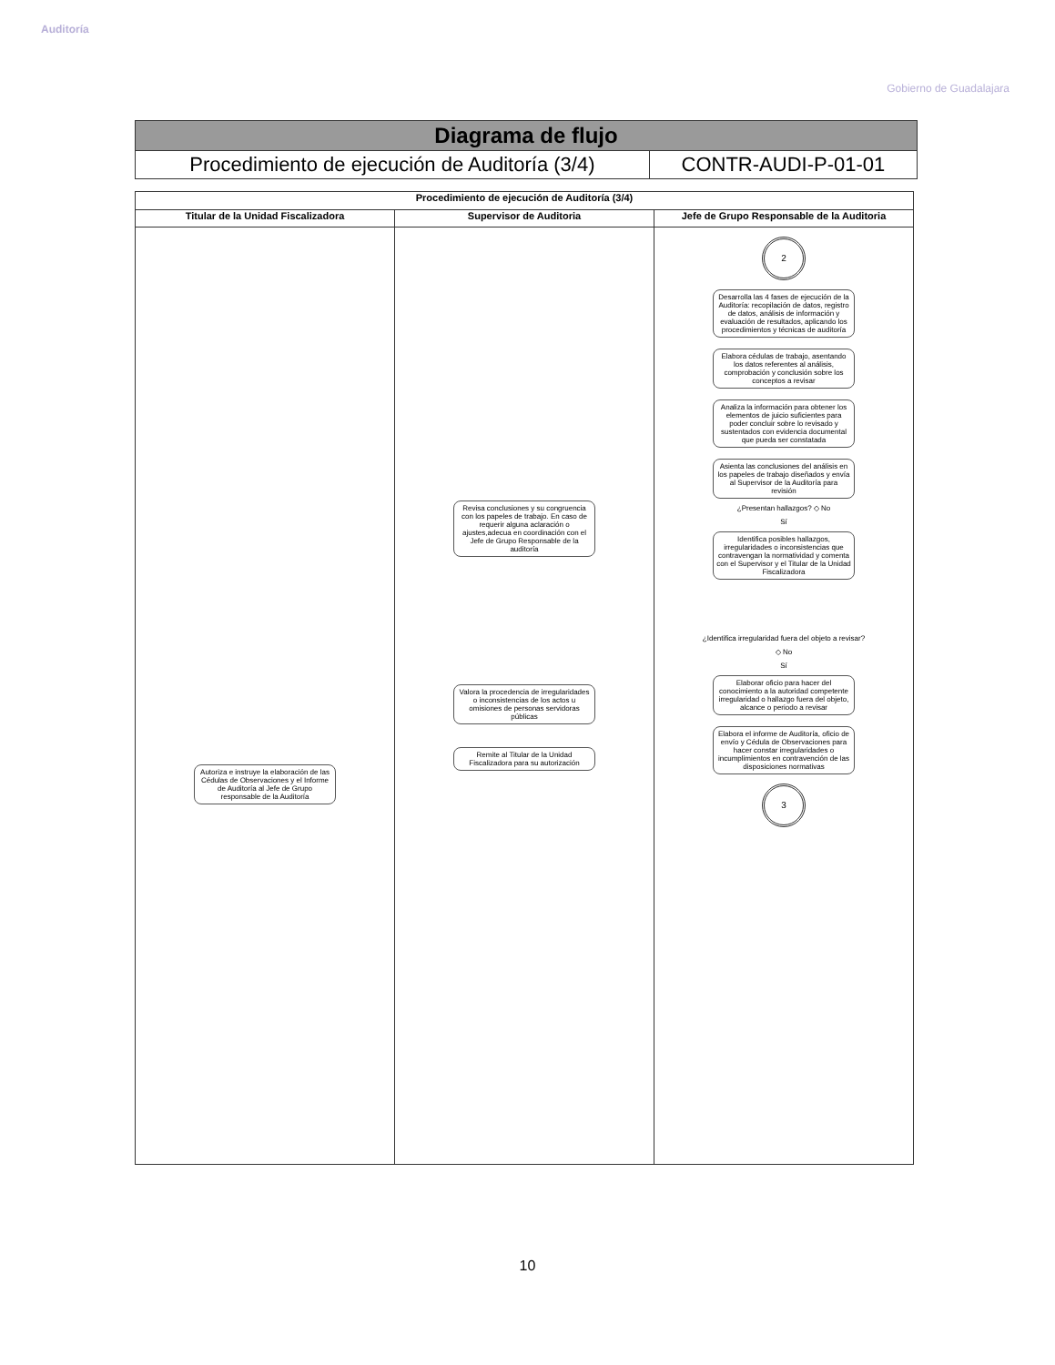Auditoría
Gobierno de Guadalajara
| Diagrama de flujo | |
| Procedimiento de ejecución de Auditoría (3/4) | CONTR-AUDI-P-01-01 |
| Procedimiento de ejecución de Auditoría (3/4) | | |
| --- | --- | --- |
| Titular de la Unidad Fiscalizadora | Supervisor de Auditoria | Jefe de Grupo Responsable de la Auditoria |
| Autoriza e instruye la elaboración de las Cédulas de Observaciones y el Informe de Auditoría al Jefe de Grupo responsable de la Auditoría | Revisa conclusiones y su congruencia con los papeles de trabajo. En caso de requerir alguna aclaración o ajustes,adecua en coordinación con el Jefe de Grupo Responsable de la auditoría Valora la procedencia de irregularidades o inconsistencias de los actos u omisiones de personas servidoras públicas Remite al Titular de la Unidad Fiscalizadora para su autorización | 2 Desarrolla las 4 fases de ejecución de la Auditoría: recopilación de datos, registro de datos, análisis de información y evaluación de resultados, aplicando los procedimientos y técnicas de auditoría Elabora cédulas de trabajo, asentando los datos referentes al análisis, comprobación y conclusión sobre los conceptos a revisar Analiza la información para obtener los elementos de juicio suficientes para poder concluir sobre lo revisado y sustentados con evidencia documental que pueda ser constatada Asienta las conclusiones del análisis en los papeles de trabajo diseñados y envía al Supervisor de la Auditoría para revisión ¿Presentan hallazgos? ◇ No Sí Identifica posibles hallazgos, irregularidades o inconsistencias que contravengan la normatividad y comenta con el Supervisor y el Titular de la Unidad Fiscalizadora ¿Identifica irregularidad fuera del objeto a revisar? ◇ No Sí Elaborar oficio para hacer del conocimiento a la autoridad competente irregularidad o hallazgo fuera del objeto, alcance o periodo a revisar Elabora el informe de Auditoría, oficio de envío y Cédula de Observaciones para hacer constar irregularidades o incumplimientos en contravención de las disposiciones normativas 3 |
10